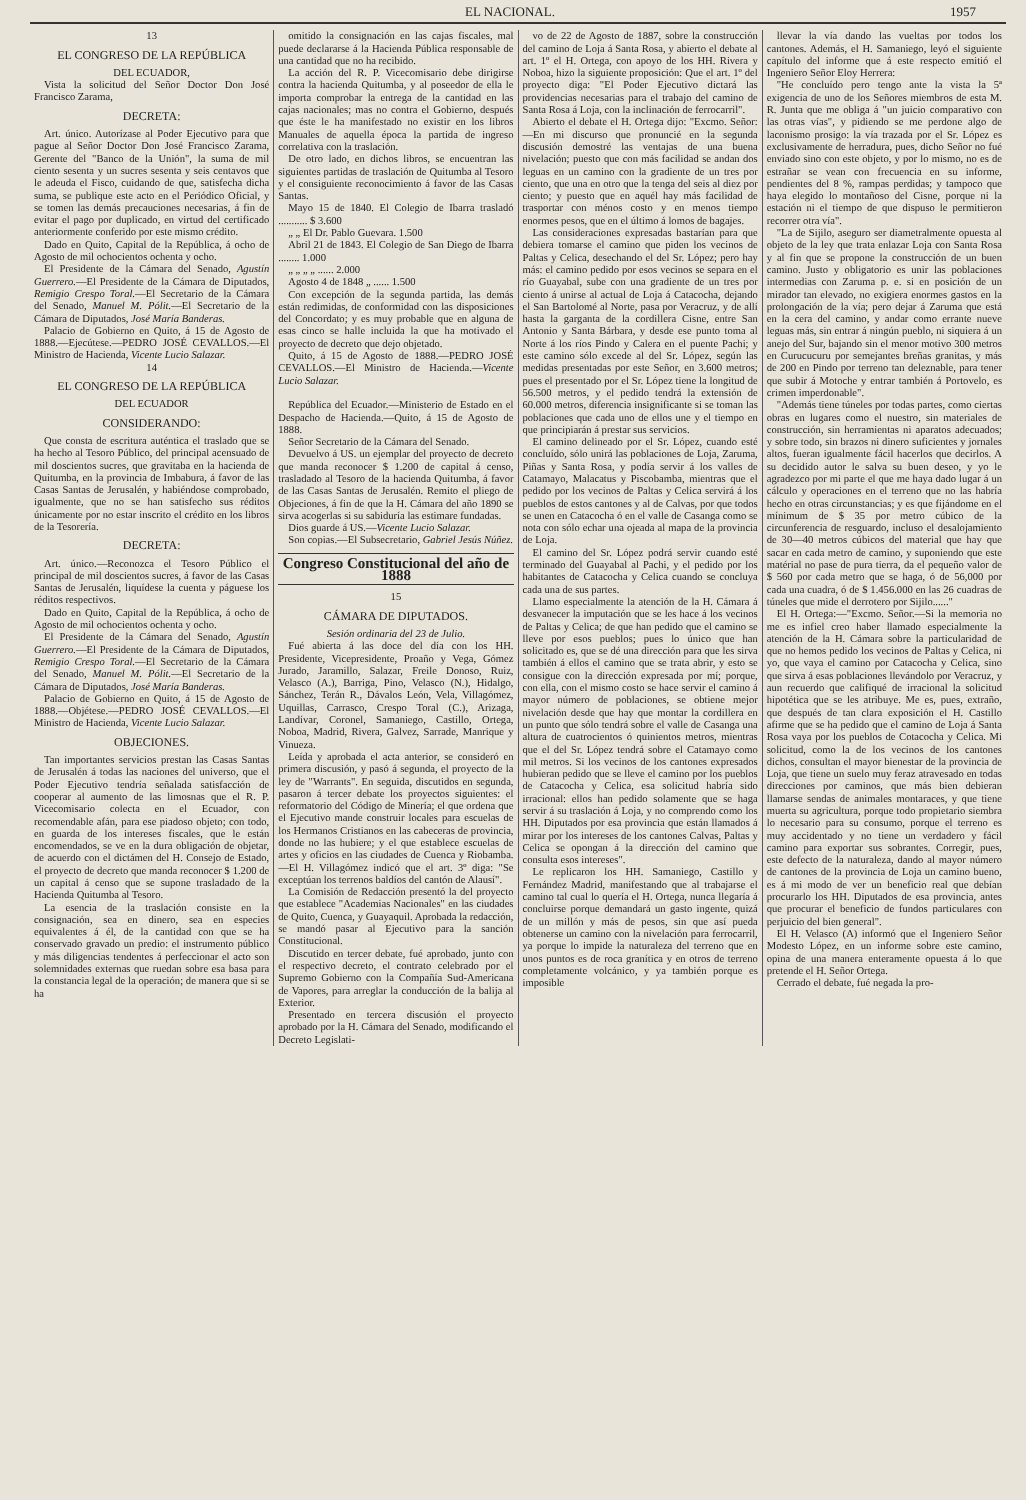EL NACIONAL. 1957
13
EL CONGRESO DE LA REPÚBLICA
DEL ECUADOR,
Vista la solicitud del Señor Doctor Don José Francisco Zarama,
DECRETA:
Art. único. Autorízase al Poder Ejecutivo para que pague al Señor Doctor Don José Francisco Zarama, Gerente del "Banco de la Unión", la suma de mil ciento sesenta y un sucres sesenta y seis centavos que le adeuda el Fisco, cuidando de que, satisfecha dicha suma, se publique este acto en el Periódico Oficial, y se tomen las demás precauciones necesarias, á fin de evitar el pago por duplicado, en virtud del certificado anteriormente conferido por este mismo crédito.
Dado en Quito, Capital de la República, á ocho de Agosto de mil ochocientos ochenta y ocho.
El Presidente de la Cámara del Senado, Agustín Guerrero.—El Presidente de la Cámara de Diputados, Remigio Crespo Toral.—El Secretario de la Cámara del Senado, Manuel M. Pólit.—El Secretario de la Cámara de Diputados, José María Banderas.
Palacio de Gobierno en Quito, á 15 de Agosto de 1888.—Ejecútese.—PEDRO JOSÉ CEVALLOS.—El Ministro de Hacienda, Vicente Lucio Salazar.
14
EL CONGRESO DE LA REPÚBLICA
DEL ECUADOR
CONSIDERANDO:
Que consta de escritura auténtica el traslado que se ha hecho al Tesoro Público, del principal acensuado de mil doscientos sucres, que gravitaba en la hacienda de Quitumba, en la provincia de Imbabura, á favor de las Casas Santas de Jerusalén, y habiéndose comprobado, igualmente, que no se han satisfecho sus réditos únicamente por no estar inscrito el crédito en los libros de la Tesorería.
DECRETA:
Art. único.—Reconozca el Tesoro Público el principal de mil doscientos sucres, á favor de las Casas Santas de Jerusalén, liquídese la cuenta y páguese los réditos respectivos.
Dado en Quito, Capital de la República, á ocho de Agosto de mil ochocientos ochenta y ocho.
El Presidente de la Cámara del Senado, Agustín Guerrero.—El Presidente de la Cámara de Diputados, Remigio Crespo Toral.—El Secretario de la Cámara del Senado, Manuel M. Pólit.—El Secretario de la Cámara de Diputados, José María Banderas.
Palacio de Gobierno en Quito, á 15 de Agosto de 1888.—Objétese.—PEDRO JOSÉ CEVALLOS.—El Ministro de Hacienda, Vicente Lucio Salazar.
OBJECIONES.
Tan importantes servicios prestan las Casas Santas de Jerusalén á todas las naciones del universo, que el Poder Ejecutivo tendría señalada satisfacción de cooperar al aumento de las limosnas que el R. P. Vicecomisario colecta en el Ecuador, con recomendable afán, para ese piadoso objeto; con todo, en guarda de los intereses fiscales, que le están encomendados, se ve en la dura obligación de objetar, de acuerdo con el dictámen del H. Consejo de Estado, el proyecto de decreto que manda reconocer $ 1.200 de un capital á censo que se supone trasladado de la Hacienda Quitumba al Tesoro.
La esencia de la traslación consiste en la consignación, sea en dinero, sea en especies equivalentes á él, de la cantidad con que se ha conservado gravado un predio: el instrumento público y más diligencias tendentes á perfeccionar el acto son solemnidades externas que ruedan sobre esa basa para la constancia legal de la operación; de manera que si se ha
omitido la consignación en las cajas fiscales, mal puede declararse á la Hacienda Pública responsable de una cantidad que no ha recibido.
La acción del R. P. Vicecomisario debe dirigirse contra la hacienda Quitumba, y al poseedor de ella le importa comprobar la entrega de la cantidad en las cajas nacionales; mas no contra el Gobierno, después que éste le ha manifestado no existir en los libros Manuales de aquella época la partida de ingreso correlativa con la traslación.
De otro lado, en dichos libros, se encuentran las siguientes partidas de traslación de Quitumba al Tesoro y el consiguiente reconocimiento á favor de las Casas Santas.
Mayo 15 de 1840. El Colegio de Ibarra trasladó ........... $ 3.600
„ „ El Dr. Pablo Guevara. 1.500
Abril 21 de 1843. El Colegio de San Diego de Ibarra ........ 1.000
„ „ „ „ ...... 2.000
Agosto 4 de 1848 „ ...... 1.500
Con excepción de la segunda partida, las demás están redimidas, de conformidad con las disposiciones del Concordato; y es muy probable que en alguna de esas cinco se halle incluida la que ha motivado el proyecto de decreto que dejo objetado.
Quito, á 15 de Agosto de 1888.—PEDRO JOSÉ CEVALLOS.—El Ministro de Hacienda.—Vicente Lucio Salazar.
República del Ecuador.—Ministerio de Estado en el Despacho de Hacienda.—Quito, á 15 de Agosto de 1888.
Señor Secretario de la Cámara del Senado.
Devuelvo á US. un ejemplar del proyecto de decreto que manda reconocer $ 1.200 de capital á censo, trasladado al Tesoro de la hacienda Quitumba, á favor de las Casas Santas de Jerusalén. Remito el pliego de Objeciones, á fin de que la H. Cámara del año 1890 se sirva acogerlas si su sabiduría las estimare fundadas.
Dios guarde á US.—Vicente Lucio Salazar.
Son copias.—El Subsecretario, Gabriel Jesús Núñez.
Congreso Constitucional del año de 1888
15
CÁMARA DE DIPUTADOS.
Sesión ordinaria del 23 de Julio.
Fué abierta á las doce del día con los HH. Presidente, Vicepresidente, Proaño y Vega, Gómez Jurado, Jaramillo, Salazar, Freile Donoso, Ruiz, Velasco (A.), Barriga, Pino, Velasco (N.), Hidalgo, Sánchez, Terán R., Dávalos León, Vela, Villagómez, Uquillas, Carrasco, Crespo Toral (C.), Arizaga, Landívar, Coronel, Samaniego, Castillo, Ortega, Noboa, Madrid, Rivera, Galvez, Sarrade, Manrique y Vinueza.
Leída y aprobada el acta anterior, se consideró en primera discusión, y pasó á segunda, el proyecto de la ley de "Warrants". En seguida, discutidos en segunda, pasaron á tercer debate los proyectos siguientes: el reformatorio del Código de Minería; el que ordena que el Ejecutivo mande construir locales para escuelas de los Hermanos Cristianos en las cabeceras de provincia, donde no las hubiere; y el que establece escuelas de artes y oficios en las ciudades de Cuenca y Riobamba.—El H. Villagómez indicó que el art. 3º diga: "Se exceptúan los terrenos baldíos del cantón de Alausí".
La Comisión de Redacción presentó la del proyecto que establece "Academias Nacionales" en las ciudades de Quito, Cuenca, y Guayaquil. Aprobada la redacción, se mandó pasar al Ejecutivo para la sanción Constitucional.
Discutido en tercer debate, fué aprobado, junto con el respectivo decreto, el contrato celebrado por el Supremo Gobierno con la Compañía Sud-Americana de Vapores, para arreglar la conducción de la balija al Exterior.
Presentado en tercera discusión el proyecto aprobado por la H. Cámara del Senado, modificando el Decreto Legislati-
vo de 22 de Agosto de 1887, sobre la construcción del camino de Loja á Santa Rosa, y abierto el debate al art. 1º el H. Ortega, con apoyo de los HH. Rivera y Noboa, hizo la siguiente proposición: Que el art. 1º del proyecto diga: "El Poder Ejecutivo dictará las providencias necesarias para el trabajo del camino de Santa Rosa á Loja, con la inclinación de ferrocarril".
Abierto el debate el H. Ortega dijo: "Excmo. Señor:—En mi discurso que pronuncié en la segunda discusión demostré las ventajas de una buena nivelación; puesto que con más facilidad se andan dos leguas en un camino con la gradiente de un tres por ciento, que una en otro que la tenga del seis al diez por ciento; y puesto que en aquél hay más facilidad de trasportar con ménos costo y en menos tiempo enormes pesos, que en el último á lomos de bagajes.
Las consideraciones expresadas bastarían para que debiera tomarse el camino que piden los vecinos de Paltas y Celica, desechando el del Sr. López; pero hay más: el camino pedido por esos vecinos se separa en el río Guayabal, sube con una gradiente de un tres por ciento á unirse al actual de Loja á Catacocha, dejando el San Bartolomé al Norte, pasa por Veracruz, y de allí hasta la garganta de la cordillera Cisne, entre San Antonio y Santa Bárbara, y desde ese punto toma al Norte á los ríos Pindo y Calera en el puente Pachi; y este camino sólo excede al del Sr. López, según las medidas presentadas por este Señor, en 3.600 metros; pues el presentado por el Sr. López tiene la longitud de 56.500 metros, y el pedido tendrá la extensión de 60.000 metros, diferencia insignificante si se toman las poblaciones que cada uno de ellos une y el tiempo en que principiarán á prestar sus servicios.
El camino delineado por el Sr. López, cuando esté concluído, sólo unirá las poblaciones de Loja, Zaruma, Piñas y Santa Rosa, y podía servir á los valles de Catamayo, Malacatus y Piscobamba, mientras que el pedido por los vecinos de Paltas y Celica servirá á los pueblos de estos cantones y al de Calvas, por que todos se unen en Catacocha ó en el valle de Casanga como se nota con sólo echar una ojeada al mapa de la provincia de Loja.
El camino del Sr. López podrá servir cuando esté terminado del Guayabal al Pachi, y el pedido por los habitantes de Catacocha y Celica cuando se concluya cada una de sus partes.
Llamo especialmente la atención de la H. Cámara á desvanecer la imputación que se les hace á los vecinos de Paltas y Celica; de que han pedido que el camino se lleve por esos pueblos; pues lo único que han solicitado es, que se dé una dirección para que les sirva también á ellos el camino que se trata abrir, y esto se consigue con la dirección expresada por mí; porque, con ella, con el mismo costo se hace servir el camino á mayor número de poblaciones, se obtiene mejor nivelación desde que hay que montar la cordillera en un punto que sólo tendrá sobre el valle de Casanga una altura de cuatrocientos ó quinientos metros, mientras que el del Sr. López tendrá sobre el Catamayo como mil metros. Si los vecinos de los cantones expresados hubieran pedido que se lleve el camino por los pueblos de Catacocha y Celica, esa solicitud habría sido irracional: ellos han pedido solamente que se haga servir á su traslación á Loja, y no comprendo como los HH. Diputados por esa provincia que están llamados á mirar por los intereses de los cantones Calvas, Paltas y Celica se opongan á la dirección del camino que consulta esos intereses".
Le replicaron los HH. Samaniego, Castillo y Fernández Madrid, manifestando que al trabajarse el camino tal cual lo quería el H. Ortega, nunca llegaría á concluirse porque demandará un gasto ingente, quizá de un millón y más de pesos, sin que así pueda obtenerse un camino con la nivelación para ferrocarril, ya porque lo impide la naturaleza del terreno que en unos puntos es de roca granítica y en otros de terreno completamente volcánico, y ya también porque es imposible
llevar la vía dando las vueltas por todos los cantones. Además, el H. Samaniego, leyó el siguiente capítulo del informe que á este respecto emitió el Ingeniero Señor Eloy Herrera:
"He concluído pero tengo ante la vista la 5ª exigencia de uno de los Señores miembros de esta M. R. Junta que me obliga á "un juicio comparativo con las otras vías", y pidiendo se me perdone algo de laconismo prosigo: la vía trazada por el Sr. López es exclusivamente de herradura, pues, dicho Señor no fué enviado sino con este objeto, y por lo mismo, no es de estrañar se vean con frecuencia en su informe, pendientes del 8 %, rampas perdidas; y tampoco que haya elegido lo montañoso del Cisne, porque ni la estación ni el tiempo de que dispuso le permitieron recorrer otra vía".
"La de Sijilo, aseguro ser diametralmente opuesta al objeto de la ley que trata enlazar Loja con Santa Rosa y al fin que se propone la construcción de un buen camino. Justo y obligatorio es unir las poblaciones intermedias con Zaruma p. e. si en posición de un mirador tan elevado, no exigiera enormes gastos en la prolongación de la vía; pero dejar á Zaruma que está en la cera del camino, y andar como errante nueve leguas más, sin entrar á ningún pueblo, ni siquiera á un anejo del Sur, bajando sin el menor motivo 300 metros en Curucucuru por semejantes breñas granitas, y más de 200 en Pindo por terreno tan deleznable, para tener que subir á Motoche y entrar también á Portovelo, es crimen imperdonable".
"Además tiene túneles por todas partes, como ciertas obras en lugares como el nuestro, sin materiales de construcción, sin herramientas ni aparatos adecuados; y sobre todo, sin brazos ni dinero suficientes y jornales altos, fueran igualmente fácil hacerlos que decirlos. A su decidido autor le salva su buen deseo, y yo le agradezco por mi parte el que me haya dado lugar á un cálculo y operaciones en el terreno que no las habría hecho en otras circunstancias; y es que fijándome en el mínimum de $ 35 por metro cúbico de la circunferencia de resguardo, incluso el desalojamiento de 30—40 metros cúbicos del material que hay que sacar en cada metro de camino, y suponiendo que este matérial no pase de pura tierra, da el pequeño valor de $ 560 por cada metro que se haga, ó de 56,000 por cada una cuadra, ó de $ 1.456.000 en las 26 cuadras de túneles que mide el derrotero por Sijilo......"
El H. Ortega:—"Excmo. Señor.—Si la memoria no me es infiel creo haber llamado especialmente la atención de la H. Cámara sobre la particularidad de que no hemos pedido los vecinos de Paltas y Celica, ni yo, que vaya el camino por Catacocha y Celica, sino que sirva á esas poblaciones llevándolo por Veracruz, y aun recuerdo que califiqué de irracional la solicitud hipotética que se les atribuye. Me es, pues, extraño, que después de tan clara exposición el H. Castillo afirme que se ha pedido que el camino de Loja á Santa Rosa vaya por los pueblos de Cotacocha y Celica. Mi solicitud, como la de los vecinos de los cantones dichos, consultan el mayor bienestar de la provincia de Loja, que tiene un suelo muy feraz atravesado en todas direcciones por caminos, que más bien debieran llamarse sendas de animales montaraces, y que tiene muerta su agricultura, porque todo propietario siembra lo necesario para su consumo, porque el terreno es muy accidentado y no tiene un verdadero y fácil camino para exportar sus sobrantes. Corregir, pues, este defecto de la naturaleza, dando al mayor número de cantones de la provincia de Loja un camino bueno, es á mi modo de ver un beneficio real que debían procurarlo los HH. Diputados de esa provincia, antes que procurar el beneficio de fundos particulares con perjuicio del bien general".
El H. Velasco (A) informó que el Ingeniero Señor Modesto López, en un informe sobre este camino, opina de una manera enteramente opuesta á lo que pretende el H. Señor Ortega.
Cerrado el debate, fué negada la pro-